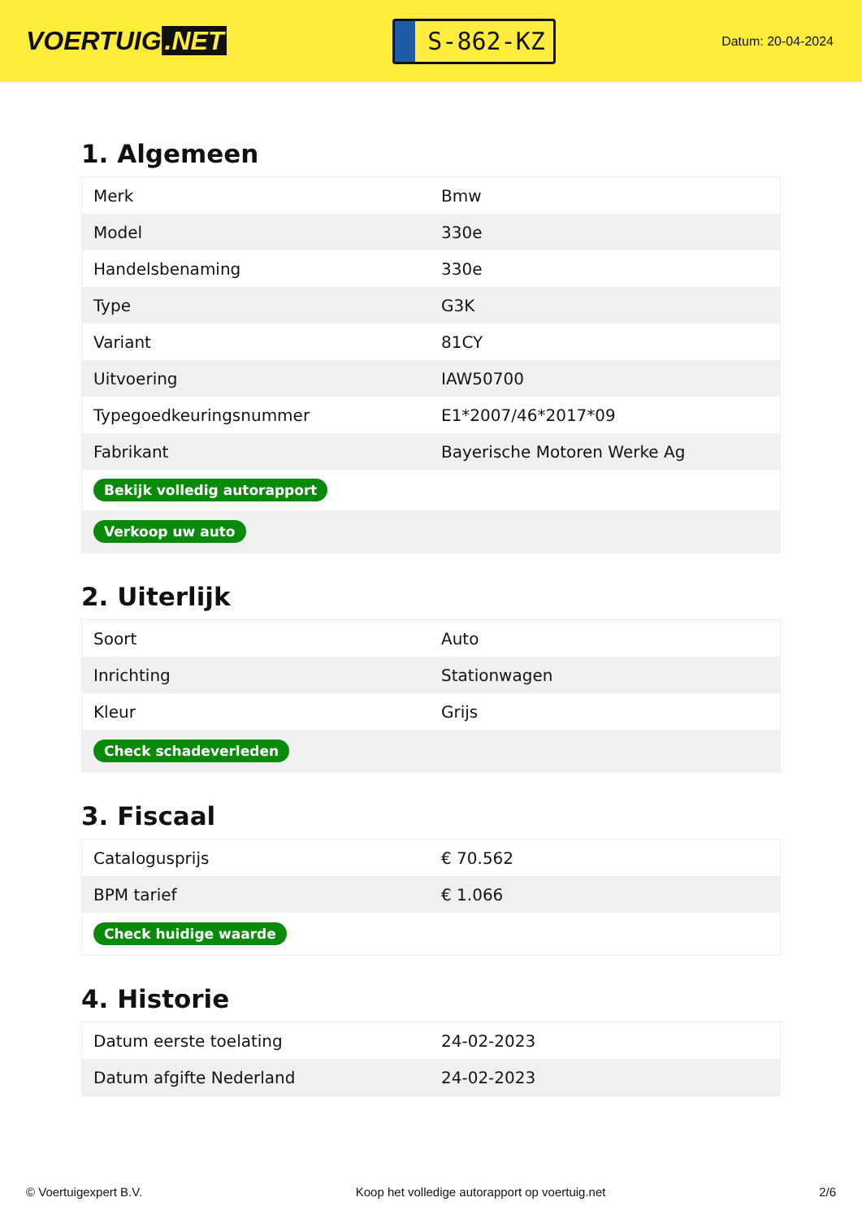VOERTUIG.NET
S-862-KZ
Datum: 20-04-2024
1. Algemeen
| Merk | Bmw |
| Model | 330e |
| Handelsbenaming | 330e |
| Type | G3K |
| Variant | 81CY |
| Uitvoering | IAW50700 |
| Typegoedkeuringsnummer | E1*2007/46*2017*09 |
| Fabrikant | Bayerische Motoren Werke Ag |
| Bekijk volledig autorapport | |
| Verkoop uw auto | |
2. Uiterlijk
| Soort | Auto |
| Inrichting | Stationwagen |
| Kleur | Grijs |
| Check schadeverleden | |
3. Fiscaal
| Catalogusprijs | € 70.562 |
| BPM tarief | € 1.066 |
| Check huidige waarde | |
4. Historie
| Datum eerste toelating | 24-02-2023 |
| Datum afgifte Nederland | 24-02-2023 |
© Voertuigexpert B.V. Koop het volledige autorapport op voertuig.net 2/6